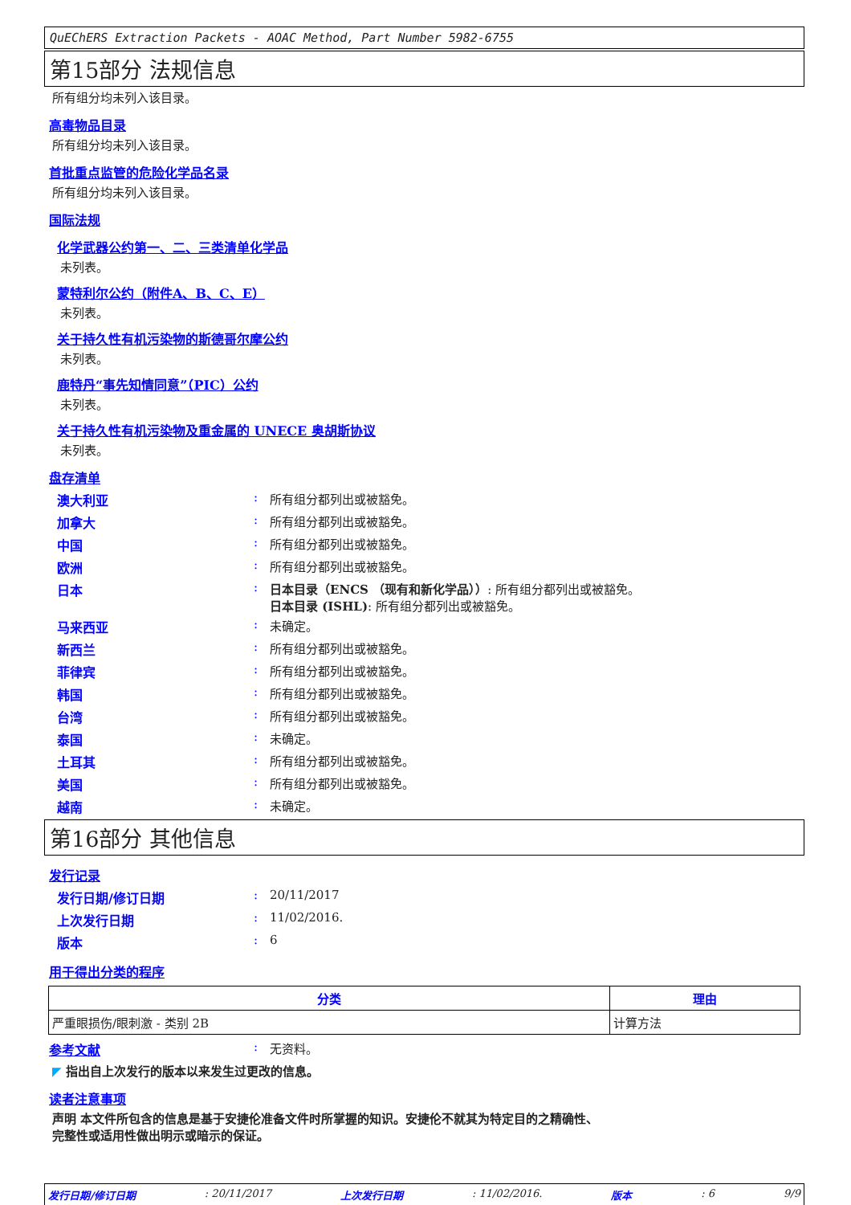QuEChERS Extraction Packets - AOAC Method, Part Number 5982-6755
第15部分 法规信息
所有组分均未列入该目录。
高毒物品目录
所有组分均未列入该目录。
首批重点监管的危险化学品名录
所有组分均未列入该目录。
国际法规
化学武器公约第一、二、三类清单化学品
未列表。
蒙特利尔公约（附件A、B、C、E）
未列表。
关于持久性有机污染物的斯德哥尔摩公约
未列表。
鹿特丹“事先知情同意”（PIC）公约
未列表。
关于持久性有机污染物及重金属的 UNECE 奥胡斯协议
未列表。
盘存清单
澳大利亚: 所有组分都列出或被豁免。
加拿大: 所有组分都列出或被豁免。
中国: 所有组分都列出或被豁免。
欧洲: 所有组分都列出或被豁免。
日本: 日本目录（ENCS （现有和新化学品））: 所有组分都列出或被豁免。
日本目录 (ISHL): 所有组分都列出或被豁免。
马来西亚: 未确定。
新西兰: 所有组分都列出或被豁免。
菲律宾: 所有组分都列出或被豁免。
韩国: 所有组分都列出或被豁免。
台湾: 所有组分都列出或被豁免。
泰国: 未确定。
土耳其: 所有组分都列出或被豁免。
美国: 所有组分都列出或被豁免。
越南: 未确定。
第16部分 其他信息
发行记录
发行日期/修订日期: 20/11/2017
上次发行日期: 11/02/2016.
版本: 6
用于得出分类的程序
| 分类 | 理由 |
| --- | --- |
| 严重眼损伤/眼刺激 - 类别 2B | 计算方法 |
参考文献: 无资料。
◤ 指出自上次发行的版本以来发生过更改的信息。
读者注意事项
声明 本文件所包含的信息是基于安捷伦准备文件时所掌握的知识。安捷伦不就其为特定目的之精确性、
完整性或适用性做出明示或暗示的保证。
发行日期/修订日期 : 20/11/2017 上次发行日期 : 11/02/2016. 版本 : 6 9/9